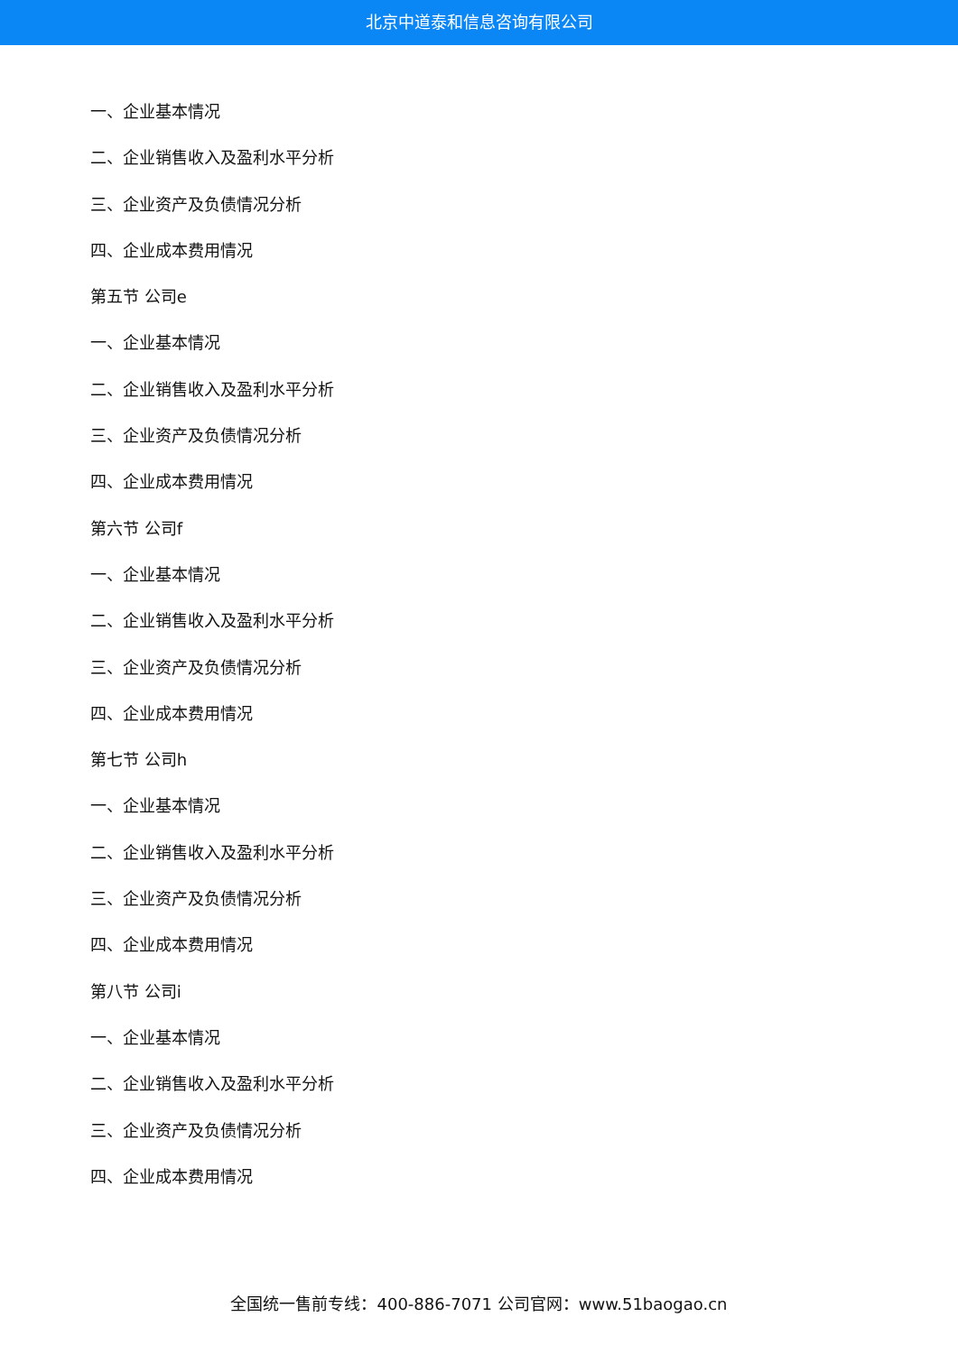北京中道泰和信息咨询有限公司
一、企业基本情况
二、企业销售收入及盈利水平分析
三、企业资产及负债情况分析
四、企业成本费用情况
第五节 公司e
一、企业基本情况
二、企业销售收入及盈利水平分析
三、企业资产及负债情况分析
四、企业成本费用情况
第六节 公司f
一、企业基本情况
二、企业销售收入及盈利水平分析
三、企业资产及负债情况分析
四、企业成本费用情况
第七节 公司h
一、企业基本情况
二、企业销售收入及盈利水平分析
三、企业资产及负债情况分析
四、企业成本费用情况
第八节 公司i
一、企业基本情况
二、企业销售收入及盈利水平分析
三、企业资产及负债情况分析
四、企业成本费用情况
全国统一售前专线：400-886-7071 公司官网：www.51baogao.cn